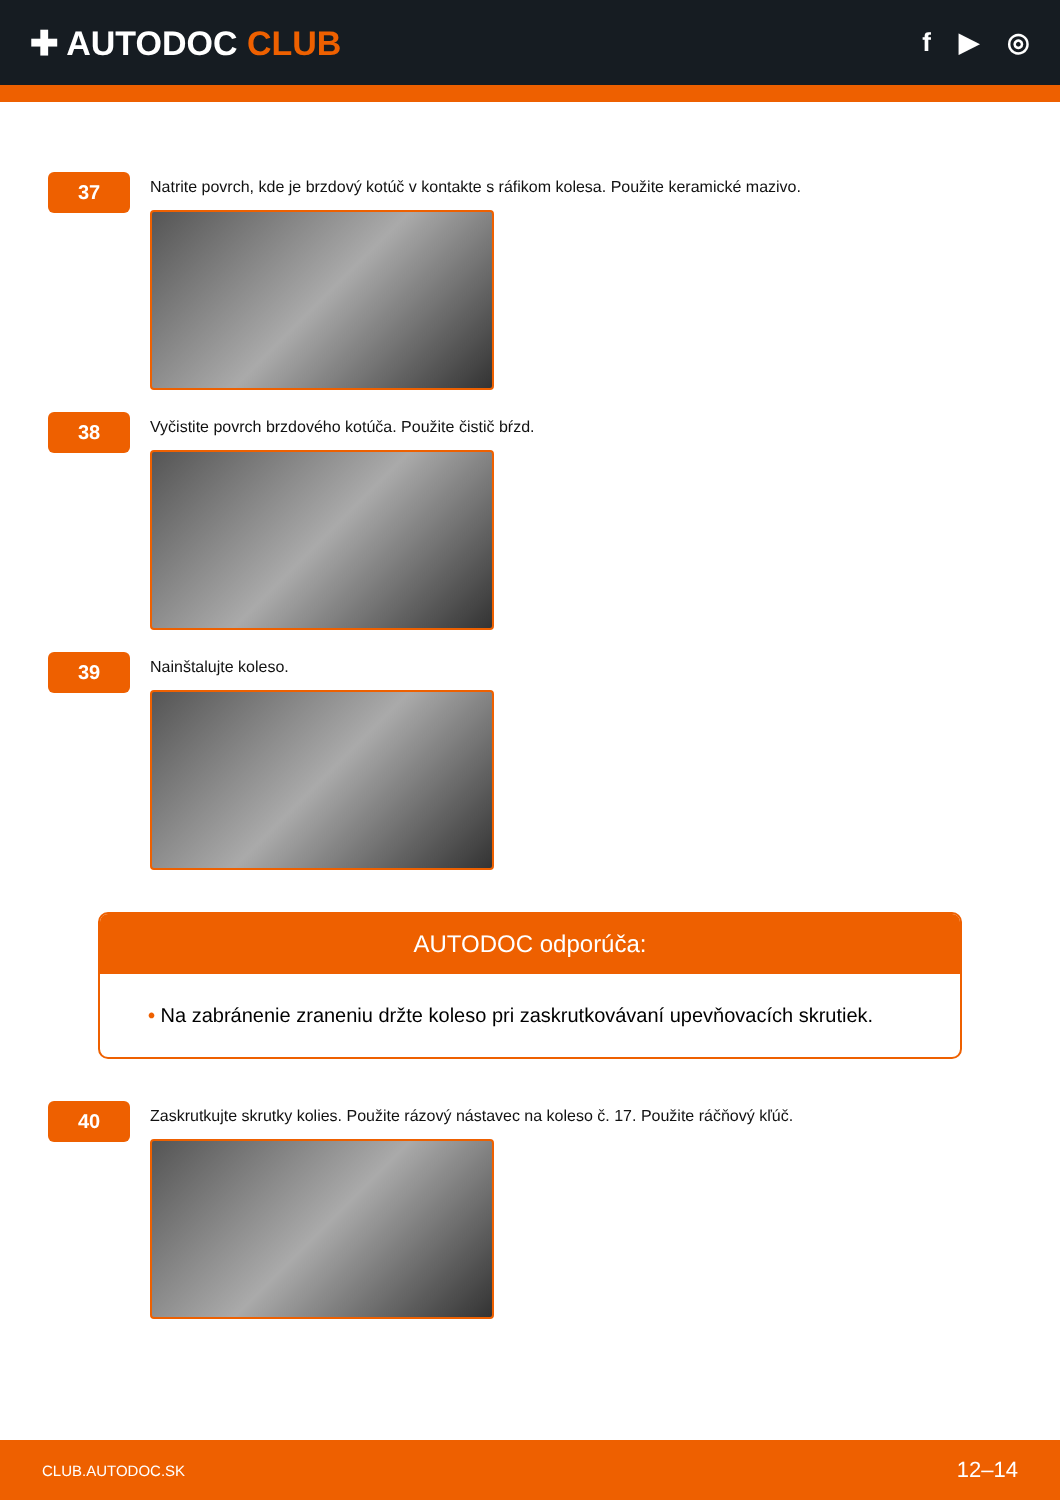✚ AUTODOC CLUB
f ▶ ◎
37
Natrite povrch, kde je brzdový kotúč v kontakte s ráfikom kolesa. Použite keramické mazivo.
38
Vyčistite povrch brzdového kotúča. Použite čistič bŕzd.
39
Nainštalujte koleso.
AUTODOC odporúča:
• Na zabránenie zraneniu držte koleso pri zaskrutkovávaní upevňovacích skrutiek.
40
Zaskrutkujte skrutky kolies. Použite rázový nástavec na koleso č. 17. Použite ráčňový kľúč.
CLUB.AUTODOC.SK 12–14